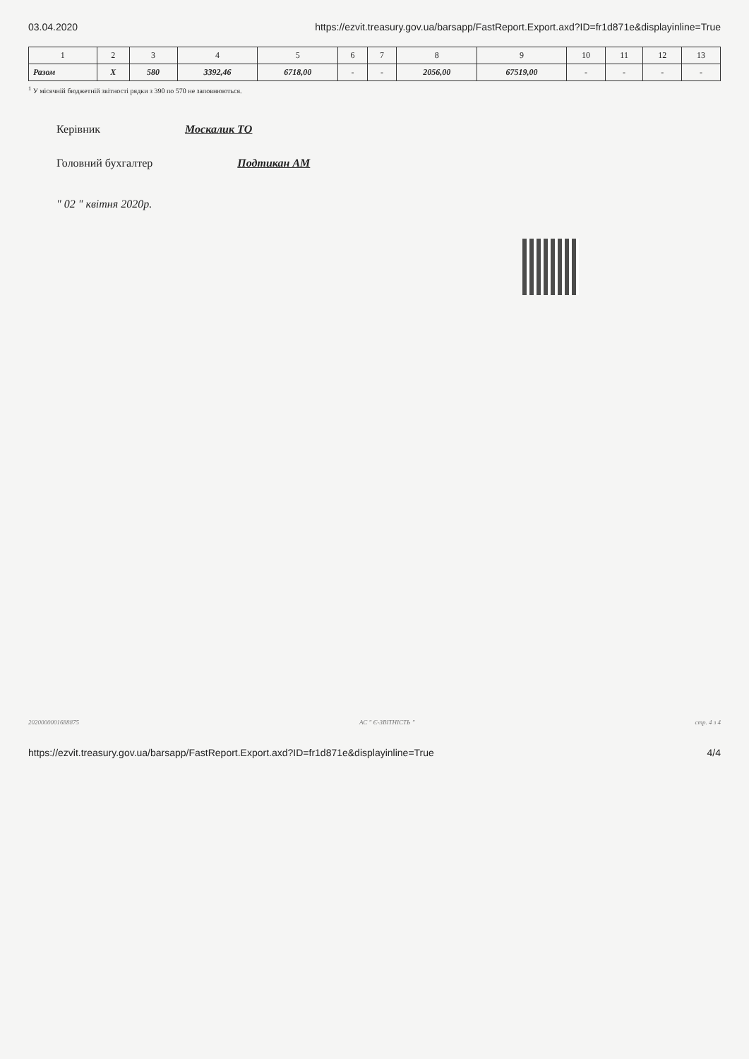03.04.2020 https://ezvit.treasury.gov.ua/barsapp/FastReport.Export.axd?ID=fr1d871e&displayinline=True
| 1 | 2 | 3 | 4 | 5 | 6 | 7 | 8 | 9 | 10 | 11 | 12 | 13 |
| --- | --- | --- | --- | --- | --- | --- | --- | --- | --- | --- | --- | --- |
| Разом | X | 580 | 3392,46 | 6718,00 | - | - | 2056,00 | 67519,00 | - | - | - | - |
<sup>1</sup> У місячній бюджетній звітності рядки з 390 по 570 не заповнюються.
Керівник Москалик ТО
Головний бухгалтер Подтикан АМ
" 02 " квітня 2020р.
2020000001688875 АС " Є-ЗВІТНІСТЬ " стр. 4 з 4
https://ezvit.treasury.gov.ua/barsapp/FastReport.Export.axd?ID=fr1d871e&displayinline=True 4/4